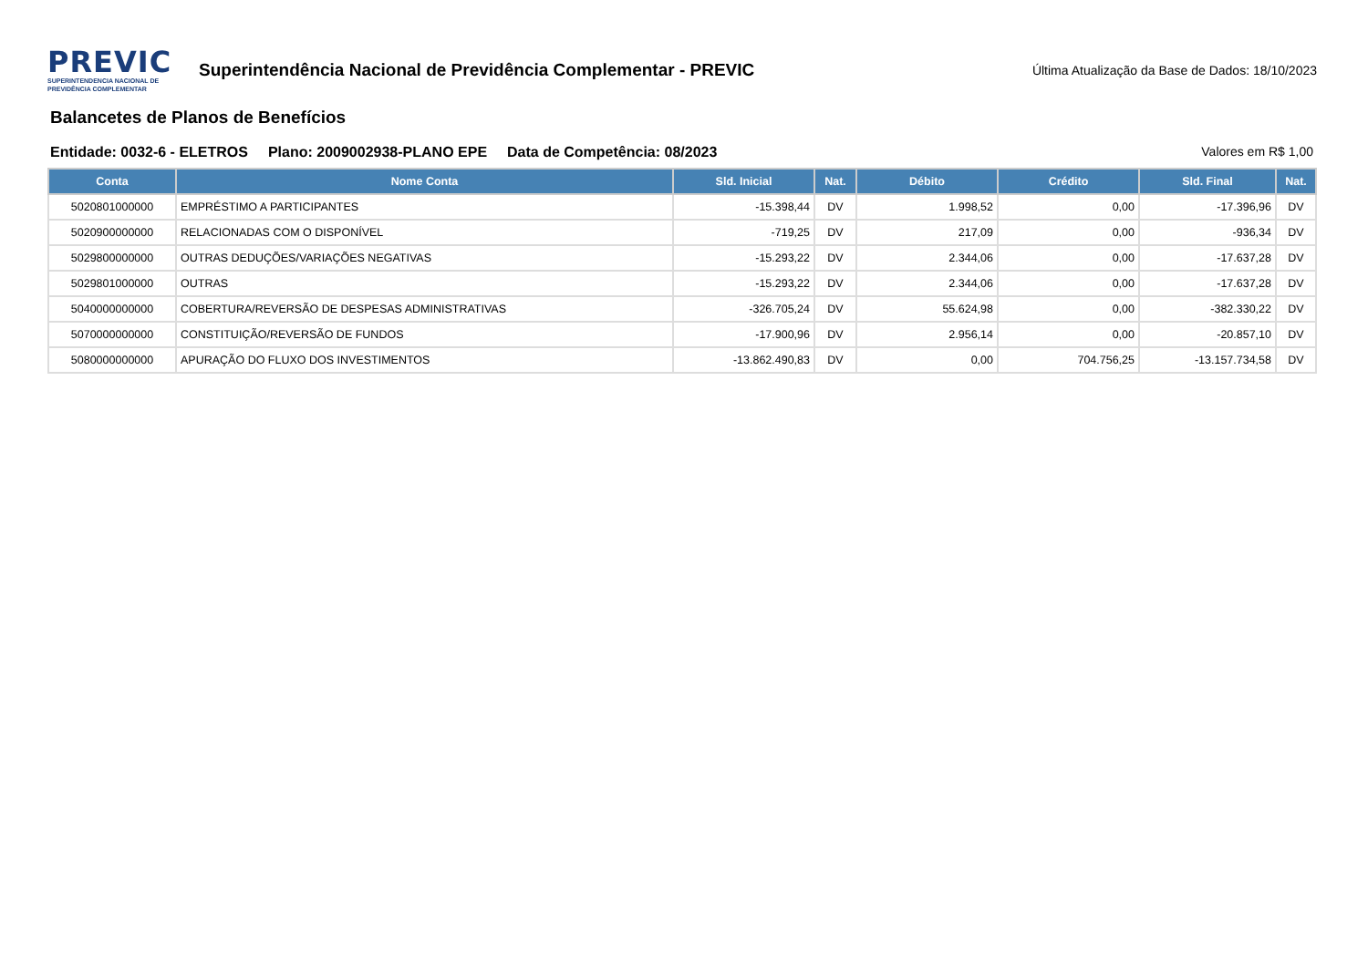PREVIC
SUPERINTENDENCIA NACIONAL DE
PREVIDÊNCIA COMPLEMENTAR
Superintendência Nacional de Previdência Complementar - PREVIC
Última Atualização da Base de Dados: 18/10/2023
Balancetes de Planos de Benefícios
Entidade: 0032-6 - ELETROS Plano: 2009002938-PLANO EPE Data de Competência: 08/2023 Valores em R$ 1,00
| Conta | Nome Conta | Sld. Inicial | Nat. | Débito | Crédito | Sld. Final | Nat. |
| --- | --- | --- | --- | --- | --- | --- | --- |
| 5020801000000 | EMPRÉSTIMO A PARTICIPANTES | -15.398,44 | DV | 1.998,52 | 0,00 | -17.396,96 | DV |
| 5020900000000 | RELACIONADAS COM O DISPONÍVEL | -719,25 | DV | 217,09 | 0,00 | -936,34 | DV |
| 5029800000000 | OUTRAS DEDUÇÕES/VARIAÇÕES NEGATIVAS | -15.293,22 | DV | 2.344,06 | 0,00 | -17.637,28 | DV |
| 5029801000000 | OUTRAS | -15.293,22 | DV | 2.344,06 | 0,00 | -17.637,28 | DV |
| 5040000000000 | COBERTURA/REVERSÃO DE DESPESAS ADMINISTRATIVAS | -326.705,24 | DV | 55.624,98 | 0,00 | -382.330,22 | DV |
| 5070000000000 | CONSTITUIÇÃO/REVERSÃO DE FUNDOS | -17.900,96 | DV | 2.956,14 | 0,00 | -20.857,10 | DV |
| 5080000000000 | APURAÇÃO DO FLUXO DOS INVESTIMENTOS | -13.862.490,83 | DV | 0,00 | 704.756,25 | -13.157.734,58 | DV |